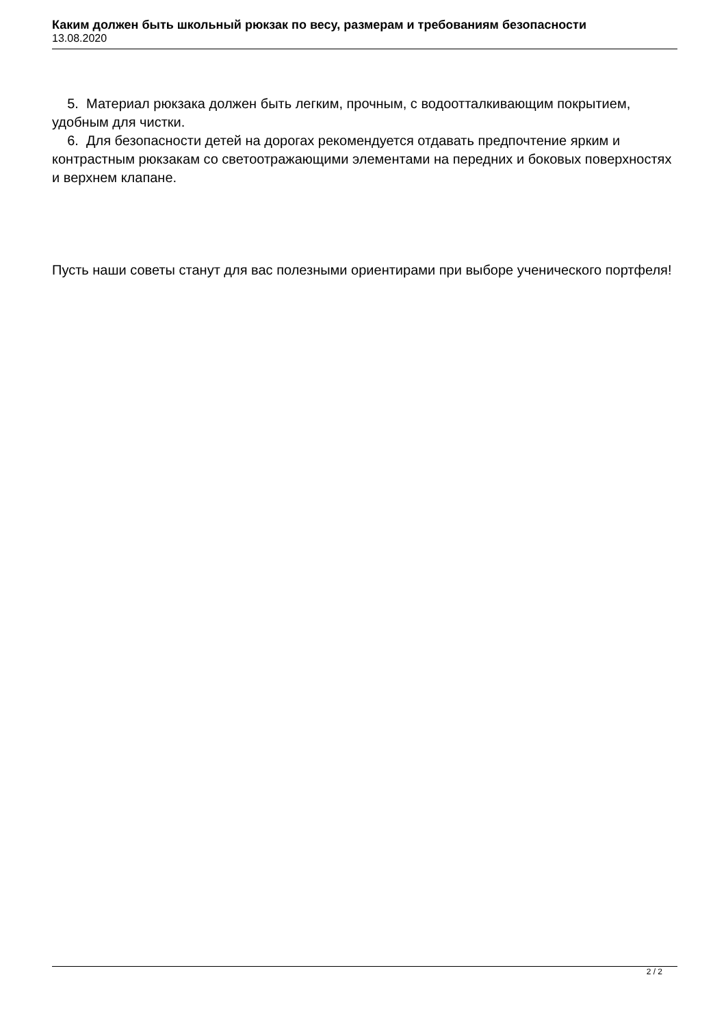Каким должен быть школьный рюкзак по весу, размерам и требованиям безопасности
13.08.2020
5. Материал рюкзака должен быть легким, прочным, с водоотталкивающим покрытием, удобным для чистки.
6. Для безопасности детей на дорогах рекомендуется отдавать предпочтение ярким и контрастным рюкзакам со светоотражающими элементами на передних и боковых поверхностях и верхнем клапане.
Пусть наши советы станут для вас полезными ориентирами при выборе ученического портфеля!
2 / 2